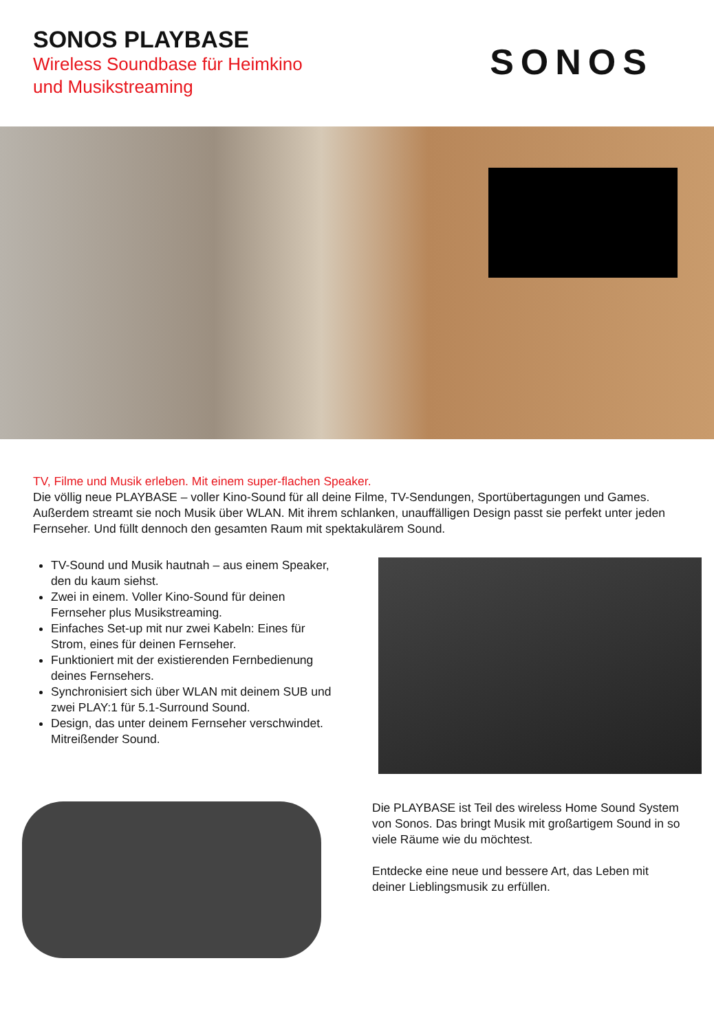SONOS PLAYBASE
Wireless Soundbase für Heimkino
und Musikstreaming
SONOS
TV, Filme und Musik erleben. Mit einem super-flachen Speaker.
Die völlig neue PLAYBASE – voller Kino-Sound für all deine Filme, TV-Sendungen, Sportübertagungen und Games. Außerdem streamt sie noch Musik über WLAN. Mit ihrem schlanken, unauffälligen Design passt sie perfekt unter jeden Fernseher. Und füllt dennoch den gesamten Raum mit spektakulärem Sound.
TV-Sound und Musik hautnah – aus einem Speaker, den du kaum siehst.
Zwei in einem. Voller Kino-Sound für deinen Fernseher plus Musikstreaming.
Einfaches Set-up mit nur zwei Kabeln: Eines für Strom, eines für deinen Fernseher.
Funktioniert mit der existierenden Fernbedienung deines Fernsehers.
Synchronisiert sich über WLAN mit deinem SUB und zwei PLAY:1 für 5.1-Surround Sound.
Design, das unter deinem Fernseher verschwindet. Mitreißender Sound.
Die PLAYBASE ist Teil des wireless Home Sound System von Sonos. Das bringt Musik mit großartigem Sound in so viele Räume wie du möchtest.
Entdecke eine neue und bessere Art, das Leben mit deiner Lieblingsmusik zu erfüllen.